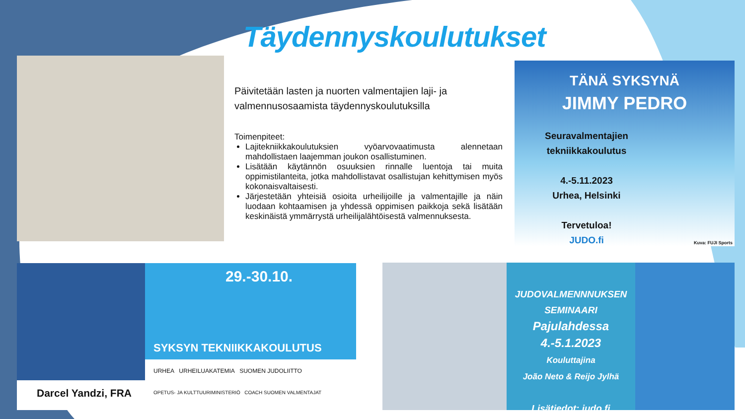Täydennyskoulutukset
Päivitetään lasten ja nuorten valmentajien laji- ja valmennusosaamista täydennyskoulutuksilla
Toimenpiteet:
Lajitekniikkakoulutuksien vyöarvovaatimusta alennetaan mahdollistaen laajemman joukon osallistuminen.
Lisätään käytännön osuuksien rinnalle luentoja tai muita oppimistilanteita, jotka mahdollistavat osallistujan kehittymisen myös kokonaisvaltaisesti.
Järjestetään yhteisiä osioita urheilijoille ja valmentajille ja näin luodaan kohtaamisen ja yhdessä oppimisen paikkoja sekä lisätään keskinäistä ymmärrystä urheilijalähtöisestä valmennuksesta.
TÄNÄ SYKSYNÄ
JIMMY PEDRO
Seuravalmentajien tekniikkakoulutus
4.-5.11.2023
Urhea, Helsinki
Tervetuloa!
JUDO.fi
Kuva: FUJI Sports
29.-30.10.
SYKSYN TEKNIIKKAKOULUTUS
Darcel Yandzi, FRA
URHEA URHEILUAKATEMIA SUOMEN JUDOLIITTO
OPETUS- JA KULTTUURIMINISTERIÖ COACH SUOMEN VALMENTAJAT
JUDOVALMENNNUKSEN SEMINAARI
Pajulahdessa
4.-5.1.2023
Kouluttajina
João Neto & Reijo Jylhä
Lisätiedot: judo.fi